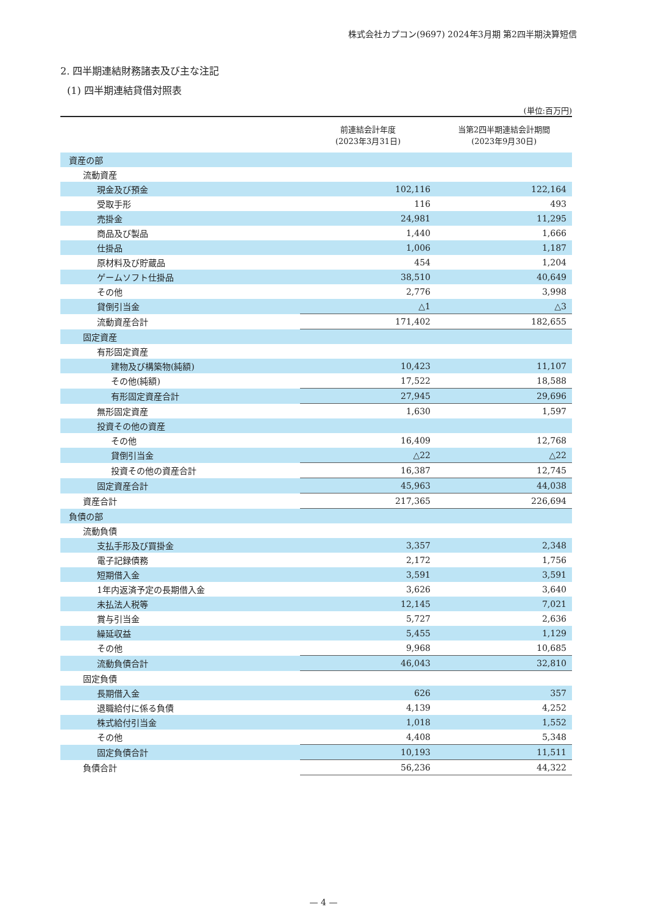株式会社カプコン(9697) 2024年3月期 第2四半期決算短信
2. 四半期連結財務諸表及び主な注記
(1) 四半期連結貸借対照表
(単位:百万円)
| | 前連結会計年度 (2023年3月31日) | 当第2四半期連結会計期間 (2023年9月30日) |
| --- | --- | --- |
| 資産の部 | | |
| 流動資産 | | |
| 現金及び預金 | 102,116 | 122,164 |
| 受取手形 | 116 | 493 |
| 売掛金 | 24,981 | 11,295 |
| 商品及び製品 | 1,440 | 1,666 |
| 仕掛品 | 1,006 | 1,187 |
| 原材料及び貯蔵品 | 454 | 1,204 |
| ゲームソフト仕掛品 | 38,510 | 40,649 |
| その他 | 2,776 | 3,998 |
| 貸倒引当金 | △1 | △3 |
| 流動資産合計 | 171,402 | 182,655 |
| 固定資産 | | |
| 有形固定資産 | | |
| 建物及び構築物(純額) | 10,423 | 11,107 |
| その他(純額) | 17,522 | 18,588 |
| 有形固定資産合計 | 27,945 | 29,696 |
| 無形固定資産 | 1,630 | 1,597 |
| 投資その他の資産 | | |
| その他 | 16,409 | 12,768 |
| 貸倒引当金 | △22 | △22 |
| 投資その他の資産合計 | 16,387 | 12,745 |
| 固定資産合計 | 45,963 | 44,038 |
| 資産合計 | 217,365 | 226,694 |
| 負債の部 | | |
| 流動負債 | | |
| 支払手形及び買掛金 | 3,357 | 2,348 |
| 電子記録債務 | 2,172 | 1,756 |
| 短期借入金 | 3,591 | 3,591 |
| 1年内返済予定の長期借入金 | 3,626 | 3,640 |
| 未払法人税等 | 12,145 | 7,021 |
| 賞与引当金 | 5,727 | 2,636 |
| 繰延収益 | 5,455 | 1,129 |
| その他 | 9,968 | 10,685 |
| 流動負債合計 | 46,043 | 32,810 |
| 固定負債 | | |
| 長期借入金 | 626 | 357 |
| 退職給付に係る負債 | 4,139 | 4,252 |
| 株式給付引当金 | 1,018 | 1,552 |
| その他 | 4,408 | 5,348 |
| 固定負債合計 | 10,193 | 11,511 |
| 負債合計 | 56,236 | 44,322 |
— 4 —